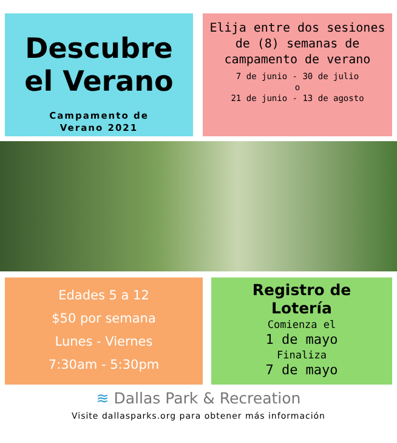Descubre
el Verano
Campamento de
Verano 2021
Elija entre dos sesiones de (8) semanas de campamento de verano
7 de junio - 30 de julio
o
21 de junio - 13 de agosto
Edades 5 a 12
$50 por semana
Lunes - Viernes
7:30am - 5:30pm
Registro de
Lotería
Comienza el
1 de mayo
Finaliza
7 de mayo
≋ Dallas Park & Recreation
Visite dallasparks.org para obtener más información